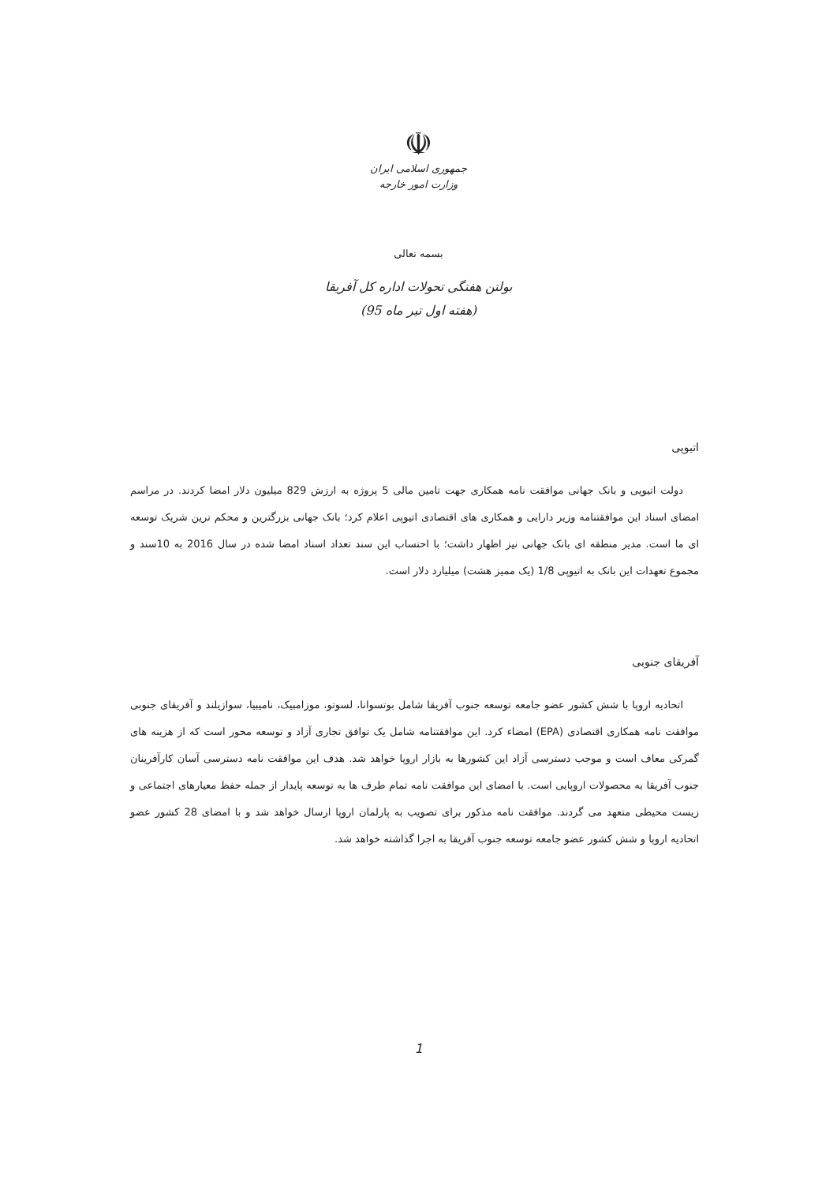☫
جمهوری اسلامی ایران
وزارت امور خارجه
بسمه تعالی
بولتن هفتگی تحولات اداره کل آفریقا
(هفته اول تیر ماه 95)
اتیوپی
دولت اتیوپی و بانک جهانی موافقت نامه همکاری جهت تامین مالی 5 پروژه به ارزش 829 میلیون دلار امضا کردند. در مراسم امضای اسناد این موافقتنامه وزیر دارایی و همکاری های اقتصادی اتیوپی اعلام کرد؛ بانک جهانی بزرگترین و محکم ترین شریک توسعه ای ما است. مدیر منطقه ای بانک جهانی نیز اظهار داشت؛ با احتساب این سند تعداد اسناد امضا شده در سال 2016 به 10سند و مجموع تعهدات این بانک به اتیوپی 1/8 (یک ممیز هشت) میلیارد دلار است.
آفریقای جنوبی
اتحادیه اروپا با شش کشور عضو جامعه توسعه جنوب آفریقا شامل بوتسوانا، لسوتو، موزامبیک، نامیبیا، سوازیلند و آفریقای جنوبی موافقت نامه همکاری اقتصادی (EPA) امضاء کرد. این موافقتنامه شامل یک توافق تجاری آزاد و توسعه محور است که از هزینه های گمرکی معاف است و موجب دسترسی آزاد این کشورها به بازار اروپا خواهد شد. هدف این موافقت نامه دسترسی آسان کارآفرینان جنوب آفریقا به محصولات اروپایی است. با امضای این موافقت نامه تمام طرف ها به توسعه پایدار از جمله حفظ معیارهای اجتماعی و زیست محیطی متعهد می گردند. موافقت نامه مذکور برای تصویب به پارلمان اروپا ارسال خواهد شد و با امضای 28 کشور عضو اتحادیه اروپا و شش کشور عضو جامعه توسعه جنوب آفریقا به اجرا گذاشته خواهد شد.
1